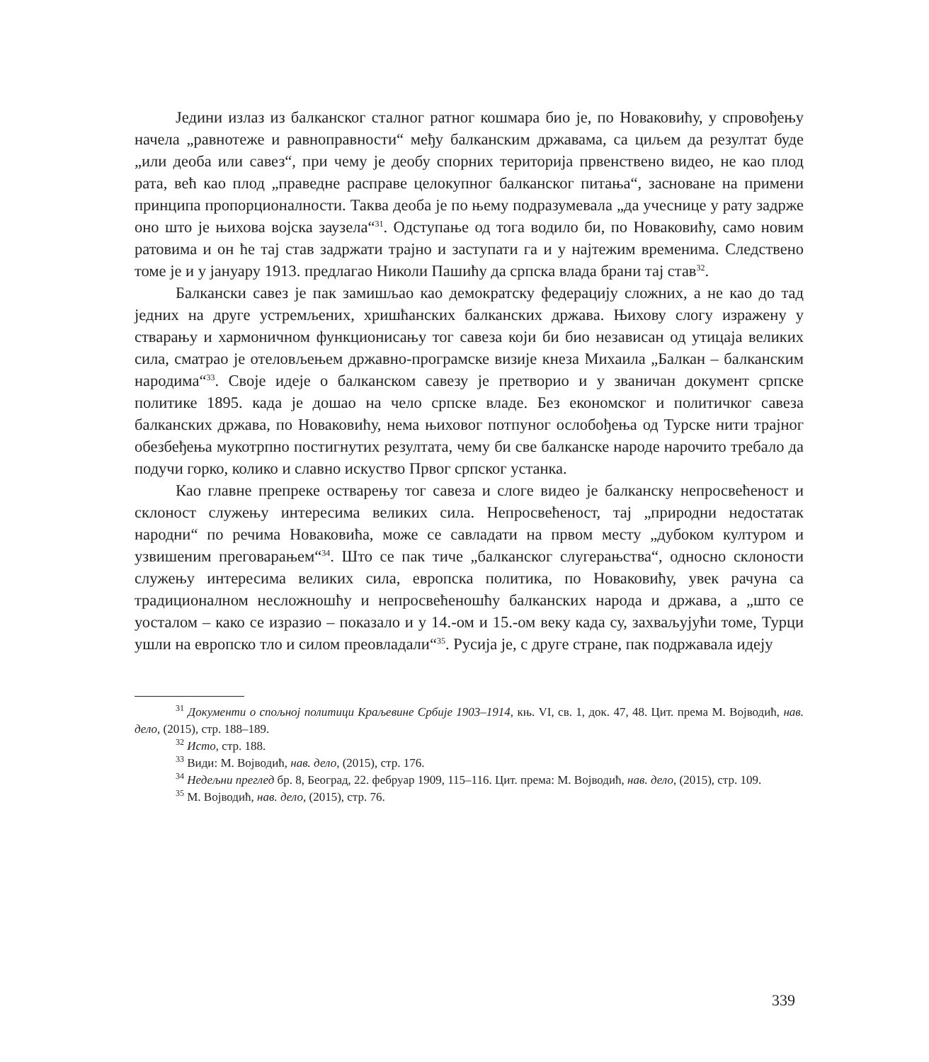Једини излаз из балканског сталног ратног кошмара био је, по Новаковићу, у спровођењу начела „равнотеже и равноправности“ међу балканским државама, са циљем да резултат буде „или деоба или савез“, при чему је деобу спорних територија првенствено видео, не као плод рата, већ као плод „праведне расправе целокупног балканског питања“, засноване на примени принципа пропорционалности. Таква деоба је по њему подразумевала „да учеснице у рату задрже оно што је њихова војска заузела“<sup>31</sup>. Одступање од тога водило би, по Новаковићу, само новим ратовима и он ће тај став задржати трајно и заступати га и у најтежим временима. Следствено томе је и у јануару 1913. предлагао Николи Пашићу да српска влада брани тај став<sup>32</sup>.
Балкански савез је пак замишљао као демократску федерацију сложних, а не као до тад једних на друге устремљених, хришћанских балканских држава. Њихову слогу изражену у стварању и хармоничном функционисању тог савеза који би био независан од утицаја великих сила, сматрао је отеловљењем државно-програмске визије кнеза Михаила „Балкан – балканским народима“<sup>33</sup>. Своје идеје о балканском савезу је претворио и у званичан документ српске политике 1895. када је дошао на чело српске владе. Без економског и политичког савеза балканских држава, по Новаковићу, нема њиховог потпуног ослобођења од Турске нити трајног обезбеђења мукотрпно постигнутих резултата, чему би све балканске народе нарочито требало да подучи горко, колико и славно искуство Првог српског устанка.
Као главне препреке остварењу тог савеза и слоге видео је балканску непросвећеност и склоност служењу интересима великих сила. Непросвећеност, тај „природни недостатак народни“ по речима Новаковића, може се савладати на првом месту „дубоком културом и узвишеним преговарањем“<sup>34</sup>. Што се пак тиче „балканског слугерањства“, односно склоности служењу интересима великих сила, европска политика, по Новаковићу, увек рачуна са традиционалном несложношћу и непросвећеношћу балканских народа и држава, а „што се уосталом – како се изразио – показало и у 14.-ом и 15.-ом веку када су, захваљујући томе, Турци ушли на европско тло и силом преовладали“<sup>35</sup>. Русија је, с друге стране, пак подржавала идеју
<sup>31</sup> Документи о спољној политици Краљевине Србије 1903–1914, књ. VI, св. 1, док. 47, 48. Цит. према М. Војводић, нав. дело, (2015), стр. 188–189.
<sup>32</sup> Исто, стр. 188.
<sup>33</sup> Види: М. Војводић, нав. дело, (2015), стр. 176.
<sup>34</sup> Недељни преглед бр. 8, Београд, 22. фебруар 1909, 115–116. Цит. према: М. Војводић, нав. дело, (2015), стр. 109.
<sup>35</sup> М. Војводић, нав. дело, (2015), стр. 76.
339